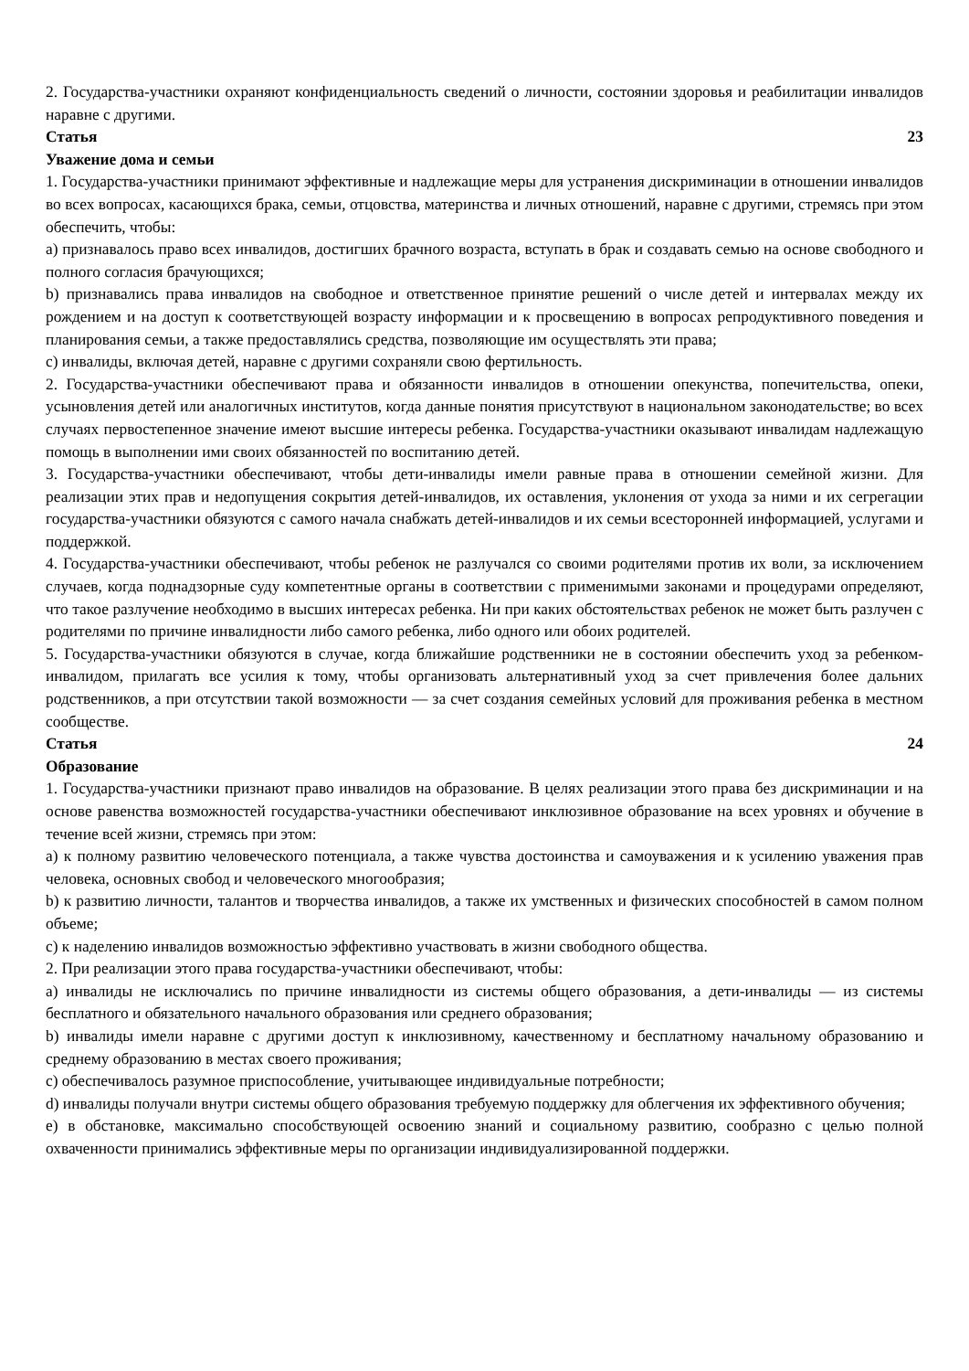2. Государства-участники охраняют конфиденциальность сведений о личности, состоянии здоровья и реабилитации инвалидов наравне с другими.
Статья 23
Уважение дома и семьи
1. Государства-участники принимают эффективные и надлежащие меры для устранения дискриминации в отношении инвалидов во всех вопросах, касающихся брака, семьи, отцовства, материнства и личных отношений, наравне с другими, стремясь при этом обеспечить, чтобы:
a) признавалось право всех инвалидов, достигших брачного возраста, вступать в брак и создавать семью на основе свободного и полного согласия брачующихся;
b) признавались права инвалидов на свободное и ответственное принятие решений о числе детей и интервалах между их рождением и на доступ к соответствующей возрасту информации и к просвещению в вопросах репродуктивного поведения и планирования семьи, а также предоставлялись средства, позволяющие им осуществлять эти права;
c) инвалиды, включая детей, наравне с другими сохраняли свою фертильность.
2. Государства-участники обеспечивают права и обязанности инвалидов в отношении опекунства, попечительства, опеки, усыновления детей или аналогичных институтов, когда данные понятия присутствуют в национальном законодательстве; во всех случаях первостепенное значение имеют высшие интересы ребенка. Государства-участники оказывают инвалидам надлежащую помощь в выполнении ими своих обязанностей по воспитанию детей.
3. Государства-участники обеспечивают, чтобы дети-инвалиды имели равные права в отношении семейной жизни. Для реализации этих прав и недопущения сокрытия детей-инвалидов, их оставления, уклонения от ухода за ними и их сегрегации государства-участники обязуются с самого начала снабжать детей-инвалидов и их семьи всесторонней информацией, услугами и поддержкой.
4. Государства-участники обеспечивают, чтобы ребенок не разлучался со своими родителями против их воли, за исключением случаев, когда поднадзорные суду компетентные органы в соответствии с применимыми законами и процедурами определяют, что такое разлучение необходимо в высших интересах ребенка. Ни при каких обстоятельствах ребенок не может быть разлучен с родителями по причине инвалидности либо самого ребенка, либо одного или обоих родителей.
5. Государства-участники обязуются в случае, когда ближайшие родственники не в состоянии обеспечить уход за ребенком-инвалидом, прилагать все усилия к тому, чтобы организовать альтернативный уход за счет привлечения более дальних родственников, а при отсутствии такой возможности — за счет создания семейных условий для проживания ребенка в местном сообществе.
Статья 24
Образование
1. Государства-участники признают право инвалидов на образование. В целях реализации этого права без дискриминации и на основе равенства возможностей государства-участники обеспечивают инклюзивное образование на всех уровнях и обучение в течение всей жизни, стремясь при этом:
a) к полному развитию человеческого потенциала, а также чувства достоинства и самоуважения и к усилению уважения прав человека, основных свобод и человеческого многообразия;
b) к развитию личности, талантов и творчества инвалидов, а также их умственных и физических способностей в самом полном объеме;
c) к наделению инвалидов возможностью эффективно участвовать в жизни свободного общества.
2. При реализации этого права государства-участники обеспечивают, чтобы:
a) инвалиды не исключались по причине инвалидности из системы общего образования, а дети-инвалиды — из системы бесплатного и обязательного начального образования или среднего образования;
b) инвалиды имели наравне с другими доступ к инклюзивному, качественному и бесплатному начальному образованию и среднему образованию в местах своего проживания;
c) обеспечивалось разумное приспособление, учитывающее индивидуальные потребности;
d) инвалиды получали внутри системы общего образования требуемую поддержку для облегчения их эффективного обучения;
e) в обстановке, максимально способствующей освоению знаний и социальному развитию, сообразно с целью полной охваченности принимались эффективные меры по организации индивидуализированной поддержки.